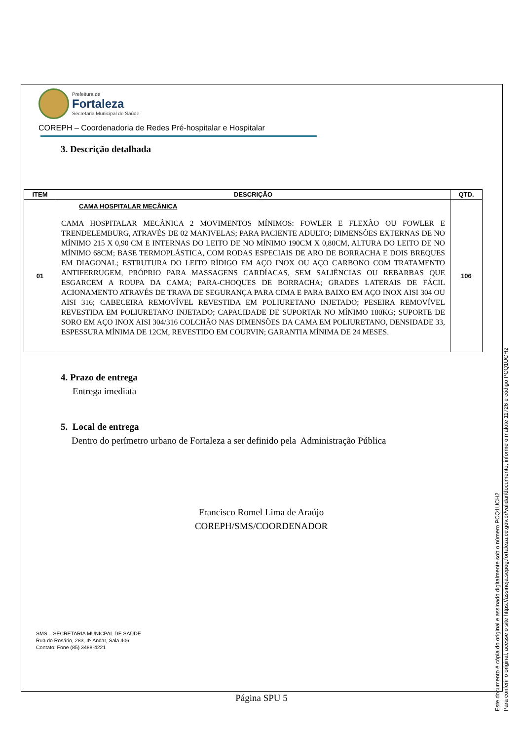Prefeitura de
Fortaleza
Secretaria Municipal de Saúde
COREPH – Coordenadoria de Redes Pré-hospitalar e Hospitalar
3. Descrição detalhada
| ITEM | DESCRIÇÃO | QTD. |
| --- | --- | --- |
| 01 | CAMA HOSPITALAR MECÂNICA CAMA HOSPITALAR MECÂNICA 2 MOVIMENTOS MÍNIMOS: FOWLER E FLEXÃO OU FOWLER E TRENDELEMBURG, ATRAVÉS DE 02 MANIVELAS; PARA PACIENTE ADULTO; DIMENSÕES EXTERNAS DE NO MÍNIMO 215 X 0,90 CM E INTERNAS DO LEITO DE NO MÍNIMO 190CM X 0,80CM, ALTURA DO LEITO DE NO MÍNIMO 68CM; BASE TERMOPLÁSTICA, COM RODAS ESPECIAIS DE ARO DE BORRACHA E DOIS BREQUES EM DIAGONAL; ESTRUTURA DO LEITO RÍDIGO EM AÇO INOX OU AÇO CARBONO COM TRATAMENTO ANTIFERRUGEM, PRÓPRIO PARA MASSAGENS CARDÍACAS, SEM SALIÊNCIAS OU REBARBAS QUE ESGARCEM A ROUPA DA CAMA; PARA-CHOQUES DE BORRACHA; GRADES LATERAIS DE FÁCIL ACIONAMENTO ATRAVÉS DE TRAVA DE SEGURANÇA PARA CIMA E PARA BAIXO EM AÇO INOX AISI 304 OU AISI 316; CABECEIRA REMOVÍVEL REVESTIDA EM POLIURETANO INJETADO; PESEIRA REMOVÍVEL REVESTIDA EM POLIURETANO INJETADO; CAPACIDADE DE SUPORTAR NO MÍNIMO 180KG; SUPORTE DE SORO EM AÇO INOX AISI 304/316 COLCHÃO NAS DIMENSÕES DA CAMA EM POLIURETANO, DENSIDADE 33, ESPESSURA MÍNIMA DE 12CM, REVESTIDO EM COURVIN; GARANTIA MÍNIMA DE 24 MESES. | 106 |
4. Prazo de entrega
Entrega imediata
5. Local de entrega
Dentro do perímetro urbano de Fortaleza a ser definido pela Administração Pública
Francisco Romel Lima de Araújo
COREPH/SMS/COORDENADOR
SMS – SECRETARIA MUNICPAL DE SAÚDE
Rua do Rosário, 283, 4º Andar, Sala 406
Contato: Fone (85) 3488-4221
Página SPU 5
Este documento é cópia do original e assinado digitalmente sob o número PCQ1UCH2
Para conferir o original, acesse o site https://assineja.sepog.fortaleza.ce.gov.br/validar/documento, informe o malote 11726 e código PCQ1UCH2